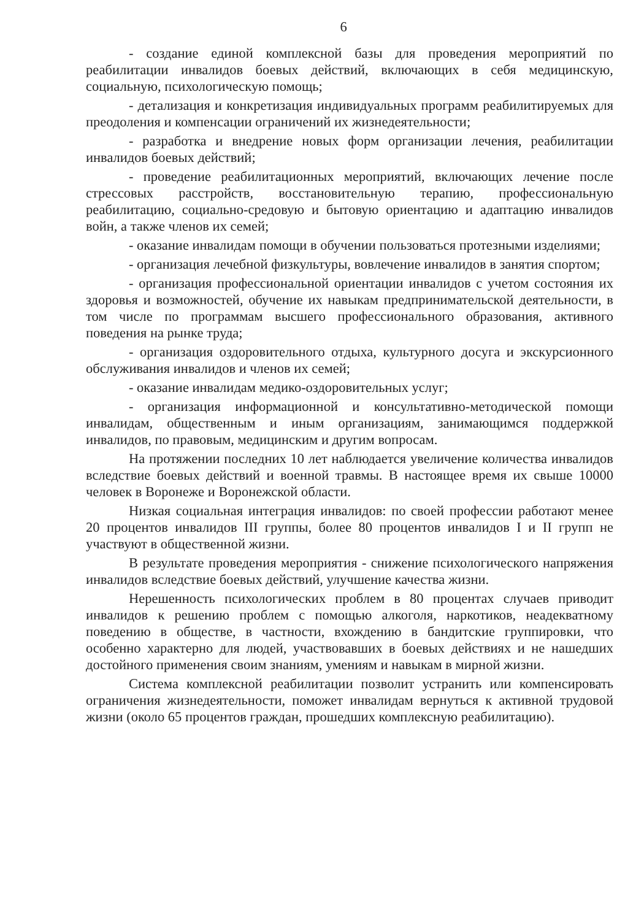6
- создание единой комплексной базы для проведения мероприятий по реабилитации инвалидов боевых действий, включающих в себя медицинскую, социальную, психологическую помощь;
- детализация и конкретизация индивидуальных программ реабилитируемых для преодоления и компенсации ограничений их жизнедеятельности;
- разработка и внедрение новых форм организации лечения, реабилитации инвалидов боевых действий;
- проведение реабилитационных мероприятий, включающих лечение после стрессовых расстройств, восстановительную терапию, профессиональную реабилитацию, социально-средовую и бытовую ориентацию и адаптацию инвалидов войн, а также членов их семей;
- оказание инвалидам помощи в обучении пользоваться протезными изделиями;
- организация лечебной физкультуры, вовлечение инвалидов в занятия спортом;
- организация профессиональной ориентации инвалидов с учетом состояния их здоровья и возможностей, обучение их навыкам предпринимательской деятельности, в том числе по программам высшего профессионального образования, активного поведения на рынке труда;
- организация оздоровительного отдыха, культурного досуга и экскурсионного обслуживания инвалидов и членов их семей;
- оказание инвалидам медико-оздоровительных услуг;
- организация информационной и консультативно-методической помощи инвалидам, общественным и иным организациям, занимающимся поддержкой инвалидов, по правовым, медицинским и другим вопросам.
На протяжении последних 10 лет наблюдается увеличение количества инвалидов вследствие боевых действий и военной травмы. В настоящее время их свыше 10000 человек в Воронеже и Воронежской области.
Низкая социальная интеграция инвалидов: по своей профессии работают менее 20 процентов инвалидов III группы, более 80 процентов инвалидов I и II групп не участвуют в общественной жизни.
В результате проведения мероприятия - снижение психологического напряжения инвалидов вследствие боевых действий, улучшение качества жизни.
Нерешенность психологических проблем в 80 процентах случаев приводит инвалидов к решению проблем с помощью алкоголя, наркотиков, неадекватному поведению в обществе, в частности, вхождению в бандитские группировки, что особенно характерно для людей, участвовавших в боевых действиях и не нашедших достойного применения своим знаниям, умениям и навыкам в мирной жизни.
Система комплексной реабилитации позволит устранить или компенсировать ограничения жизнедеятельности, поможет инвалидам вернуться к активной трудовой жизни (около 65 процентов граждан, прошедших комплексную реабилитацию).